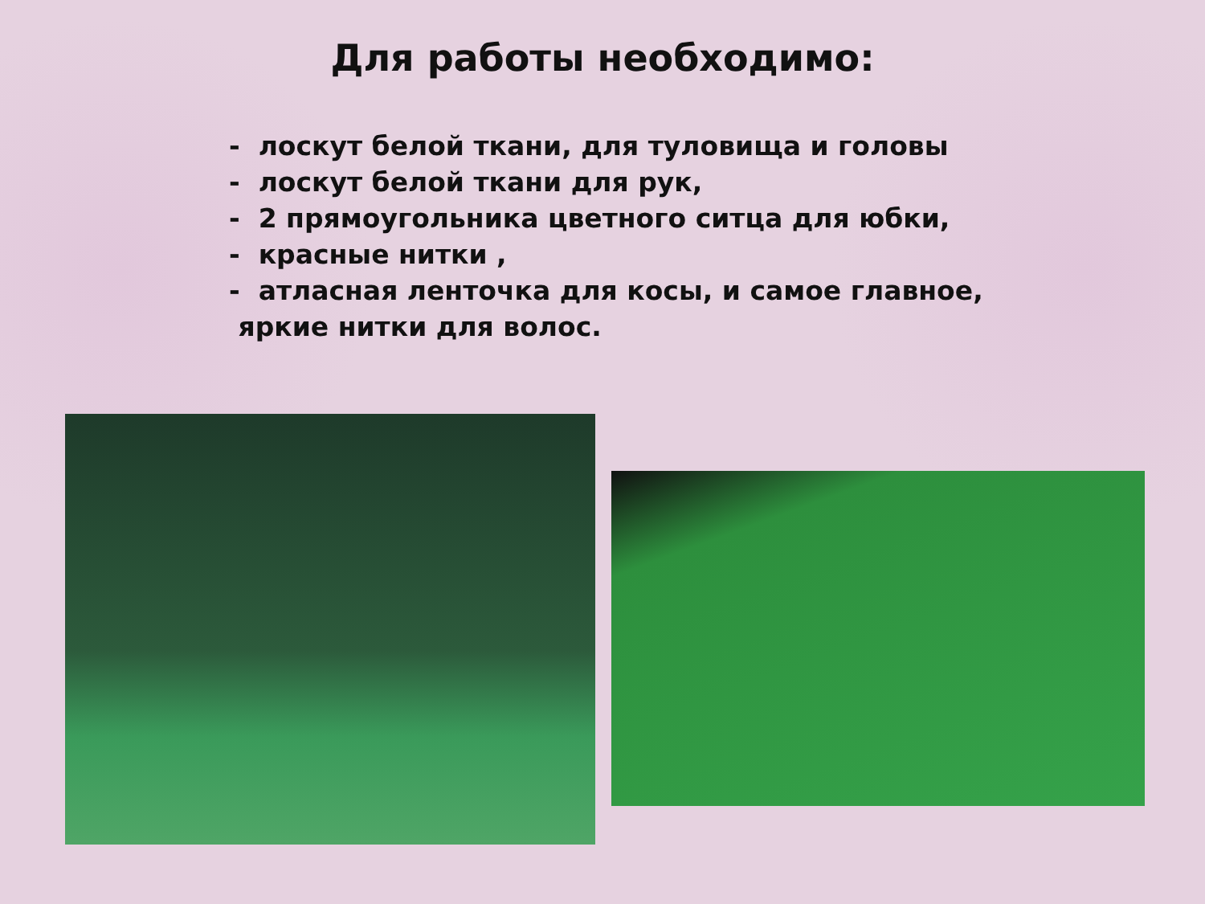Для работы необходимо:
- лоскут белой ткани, для туловища и головы
- лоскут белой ткани для рук,
- 2 прямоугольника цветного ситца для юбки,
- красные нитки ,
- атласная ленточка для косы, и самое главное,
яркие нитки для волос.